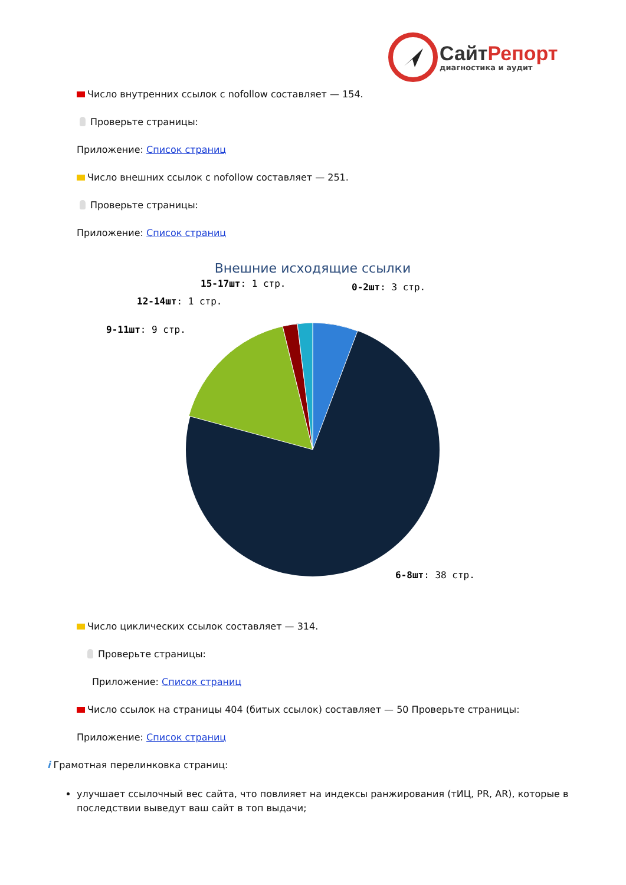СайтРепорт
диагностика и аудит
Число внутренних ссылок с nofollow составляет — 154.
Проверьте страницы:
Приложение: Список страниц
Число внешних ссылок с nofollow составляет — 251.
Проверьте страницы:
Приложение: Список страниц
Внешние исходящие ссылки
0-2шт: 3 стр.
15-17шт: 1 стр.
12-14шт: 1 стр.
9-11шт: 9 стр.
6-8шт: 38 стр.
Число циклических ссылок составляет — 314.
Проверьте страницы:
Приложение: Список страниц
Число ссылок на страницы 404 (битых ссылок) составляет — 50 Проверьте страницы:
Приложение: Список страниц
i Грамотная перелинковка страниц:
улучшает ссылочный вес сайта, что повлияет на индексы ранжирования (тИЦ, PR, AR), которые в последствии выведут ваш сайт в топ выдачи;